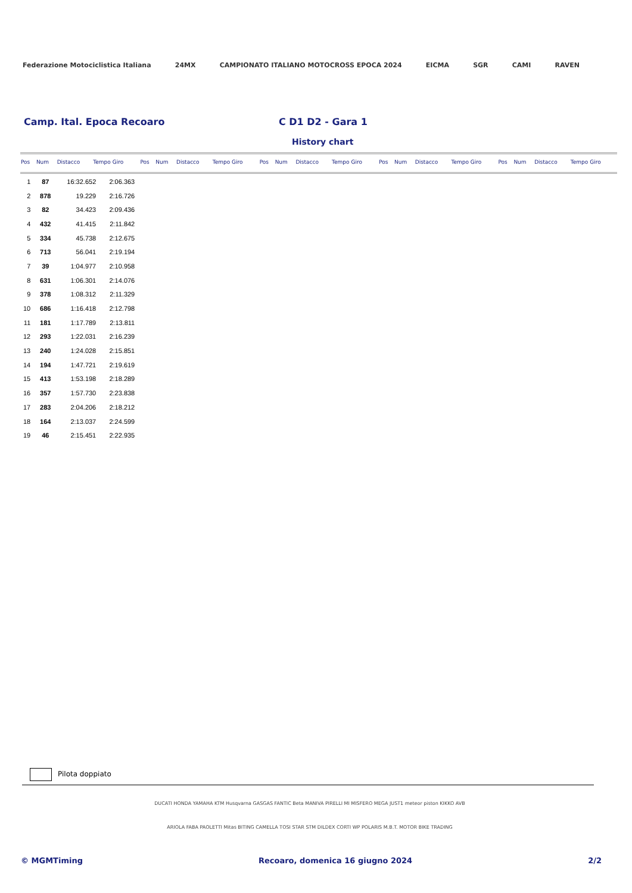Federazione Motociclistica Italiana 24MX CAMPIONATO ITALIANO MOTOCROSS EPOCA 2024 EICMA SGR CAMI RAVEN
Camp. Ital. Epoca Recoaro C D1 D2 - Gara 1
History chart
| Pos | Num | Distacco | Tempo Giro | Pos | Num | Distacco | Tempo Giro | Pos | Num | Distacco | Tempo Giro | Pos | Num | Distacco | Tempo Giro | Pos | Num | Distacco | Tempo Giro |
| --- | --- | --- | --- | --- | --- | --- | --- | --- | --- | --- | --- | --- | --- | --- | --- | --- | --- | --- | --- |
| 1 | 87 | 16:32.652 | 2:06.363 |
| 2 | 878 | 19.229 | 2:16.726 |
| 3 | 82 | 34.423 | 2:09.436 |
| 4 | 432 | 41.415 | 2:11.842 |
| 5 | 334 | 45.738 | 2:12.675 |
| 6 | 713 | 56.041 | 2:19.194 |
| 7 | 39 | 1:04.977 | 2:10.958 |
| 8 | 631 | 1:06.301 | 2:14.076 |
| 9 | 378 | 1:08.312 | 2:11.329 |
| 10 | 686 | 1:16.418 | 2:12.798 |
| 11 | 181 | 1:17.789 | 2:13.811 |
| 12 | 293 | 1:22.031 | 2:16.239 |
| 13 | 240 | 1:24.028 | 2:15.851 |
| 14 | 194 | 1:47.721 | 2:19.619 |
| 15 | 413 | 1:53.198 | 2:18.289 |
| 16 | 357 | 1:57.730 | 2:23.838 |
| 17 | 283 | 2:04.206 | 2:18.212 |
| 18 | 164 | 2:13.037 | 2:24.599 |
| 19 | 46 | 2:15.451 | 2:22.935 |
Pilota doppiato
DUCATI HONDA YAMAHA KTM Husqvarna GASGAS FANTIC Beta MANIVA PIRELLI MI MISFERO MEGA JUST1 meteor piston KIKKO AVB
ARIOLA FABA PAOLETTI Mitas BITING CAMELLA TOSI STAR STM DILDEX CORTI WP POLARIS M.B.T. MOTOR BIKE TRADING
© MGMTiming Recoaro, domenica 16 giugno 2024 2/2